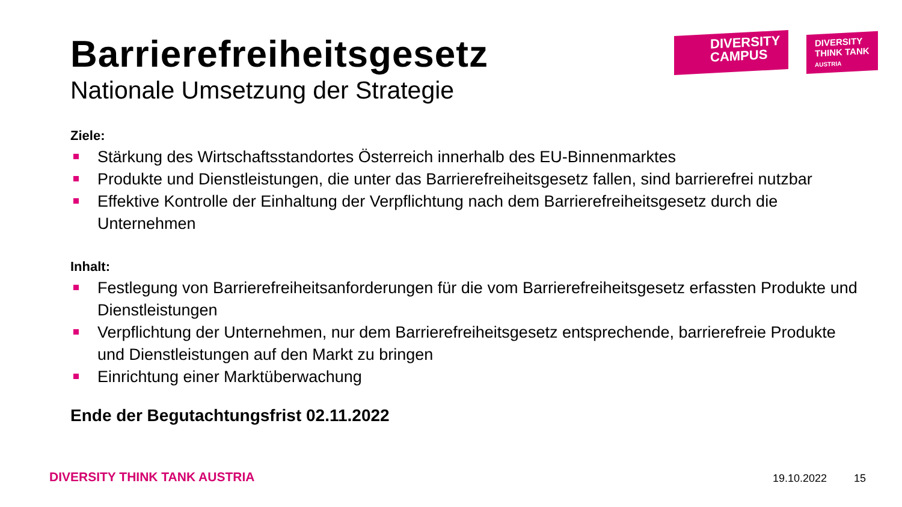DIVERSITY
CAMPUS
DIVERSITY
THINK TANK
AUSTRIA
Barrierefreiheitsgesetz
Nationale Umsetzung der Strategie
Ziele:
Stärkung des Wirtschaftsstandortes Österreich innerhalb des EU-Binnenmarktes
Produkte und Dienstleistungen, die unter das Barrierefreiheitsgesetz fallen, sind barrierefrei nutzbar
Effektive Kontrolle der Einhaltung der Verpflichtung nach dem Barrierefreiheitsgesetz durch die Unternehmen
Inhalt:
Festlegung von Barrierefreiheitsanforderungen für die vom Barrierefreiheitsgesetz erfassten Produkte und Dienstleistungen
Verpflichtung der Unternehmen, nur dem Barrierefreiheitsgesetz entsprechende, barrierefreie Produkte und Dienstleistungen auf den Markt zu bringen
Einrichtung einer Marktüberwachung
Ende der Begutachtungsfrist 02.11.2022
DIVERSITY THINK TANK AUSTRIA 19.10.2022 15